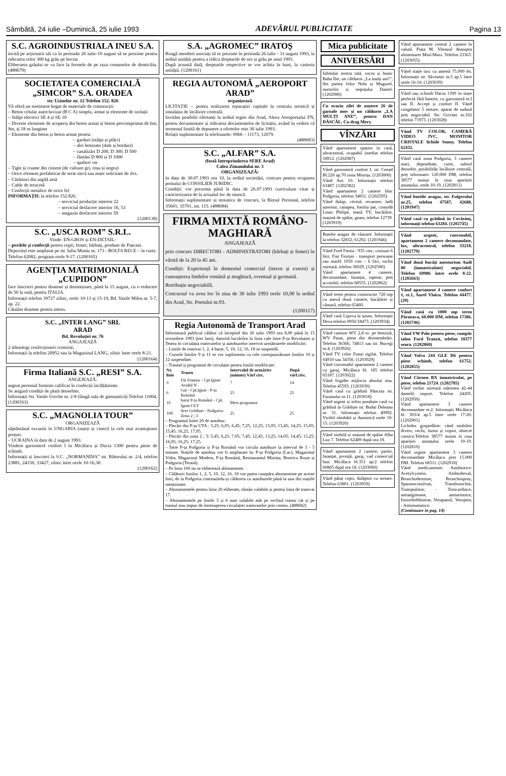Sâmbătă, 24 iulie –Duminică, 25 iulie 1993 ADEVĂRUL PUBLICITATE Pagina 13
S.C. AGROINDUSTRIALA INEU S.A.
invită pe acționarii săi ca în perioada 26 iulie-10 august să se prezinte pentru ridicarea celor 300 kg grâu pe hectar.
Eliberarea grâului se va face la fermele de pe raza comunelor de domiciliu. (488679)
SOCIETATEA COMERCIALĂ „SIMCOR” S.A. ORADEA
str. Uzinelor nr. 12 Telefon 152. 826
Vă oferă un sortiment bogat de materiale de construcții:
– Beton celular autoclavizat (B C A) simplu, armat și elemente de izolații
– Stâlpi electrici SE 4 și SE 10
– Diverse elemente de acoperiș din beton armat și beton precomprimat de 6m, 9m, și 18 m lungime
– Elemente din beton și beton armat pentru:
– garduri (stâlpi și plăci)
– alei betonate (dale și borduri)
– canalizări D 200, D 300, D 500
– fântâni D 800 și D 1000
– spalieri vie
– Țigle și coame din ciment (de culoare gri, roșu și negru)
– Orice element prefabricat de serie mică sau mare solicitate de dvs.
– Cărămizi din argilă arsă
– Cahle de teracotă
– Confecții metalice de orice fel
INFORMAȚII: la telefon 152.826.
– serviciul producție interior 22
– serviciul desfacere interior 16, 53
– magazin desfacere interior 59
(1200138)
S.C. „USCA ROM” S.R.L.
Vinde: EN-GROS și EN-DETAIL:
– perdele și confecții pentru copii, femei, bărbați, produse de Pașcani.
Depozitul este amplasat pe str. Iuliu Maniu nr. 173 - BOLTA RECE – în curte.
Telefon 62082, program orele 9-17. (1200165)
AGENȚIA MATRIMONIALĂ „CUPIDON”
face înscrieri pentru doamne și domnișoare, până la 15 august, cu o reducere de 50 la sută, pentru ITALIA.
Informații telefon 39727 zilnic, orele 10-13 și 15-19, Bd. Vasile Milea nr. 5-7, ap. 22.
Căutăm doamne pentru intern.
S.C. „INTER LANG” SRL
ARAD
Bd. Revoluției nr. 76
ANGAJEAZĂ
2 tehnologi confecționeri croitorie,
Informații la telefon 20952 sau la Magazinul LANG, zilnic între orele 8-21.
(1200164)
Firma Italiană S.C. „RESI” S.A.
ANGEJEAZĂ:
urgent personal feminin calificat în confecții încălțăminte.
Se asigură condiții de plată deosebite.
Informații Str. Vasile Ureche nr. 2-8 (lângă sala de gimnastică) Telefon 11004. (1200163)
S.C. „MAGNOLIA TOUR”
ORGANIZEAZĂ
săptămânal excursii în UNGARIA (marți și vineri) la cele mai avantajoase prețuri.
– UCRAINA în data de 2 august 1993.
Vindem garsonieră confort I în Micălaca și Dacia 1300 pentru piese de schimb.
Informații și înscrieri la S.C. „NORMANDIA” str. Bihorului nr. 2/4, telefon 23881, 24150, 33427, zilnic între orele 10-16,30.
(1200162)
S.A. „AGROMEC” IRATOȘ
Roagă membrii asociați să se prezinte în perioada 26 iulie - 31 august 1993, la sediul unității pentru a ridica drepturile de orz și grâu pe anul 1993.
După această dată, drepturile respective se vor achita în bani, la casieria unității. (1200161)
REGIA AUTONOMĂ „AEROPORT ARAD”
organizează
LICITAȚIE – pentru realizarea reparației capitale la centrala termică și instalația de încălzire centrală.
Invităm posibilii ofertanți la sediul regiei din Arad, Aleea Aeroportului FN, pentru documentare și ridicarea documentelor de licitație, având în vedere că termenul limită de depunere a ofertelor este 30 iulie 1993.
Relații suplimentare la telefoanele: 0966 – 11173, 12079.
(488683)
S.C. „ALFAR” S.A.
(fostă Intreprinderea SERE Arad)
Calea Zimandului nr. 3
ORGANIZEAZĂ:
în data de 30.07.1993 ora 10, la sediul societății, concurs pentru ocuparea postului de CONSILIER JURIDIC.
Condiții: vor prezenta până la data de 26.07.1993 curriculum vitae și caracterizarea de la actualul loc de muncă.
Informații suplimentare și tematica de concurs, la Biroul Personal, telefon 35601, 35701, int. 115. (488684)
FIRMA MIXTĂ ROMÂNO-MAGHIARĂ
ANGAJEAZĂ
prin concurs DIRECTORI - ADMINISTRATORI (bărbați și femei) în vârstă de la 20 la 45 ani.
Condiții: Experiență în domeniul comercial (intern și extern) și cunoașterea limbilor română și maghiară, eventual și germană.
Retribuție negociabilă.
Concursul va avea loc în ziua de 30 iulie 1993 orele 10,00 la sediul din Arad, Str. Poetului nr.93.
(1200117)
Regia Autonomă de Transport Arad
Informează publicul călător că începînd din 26 iulie 1993 ora 8,00 până în 15 octombrie 1993 (trei luni), datorită lucrărilor la linia cale între P-ța Revoluției și Teatru în circulația tramvaielor și autobuzelor intervin următoarele modificări:
– Liniile de tramvai 1, 2, 4 barat, 5, 10, 12, 16, 18 se suspendă.
– Cursele liniilor 9 și 11 se vor suplimenta cu cele corespunzătoare liniilor 10 și 12 suspendate.
– Traseul și programul de circulație pentru liniile modificate:
| Nr. linie | Traseu | Intervalul de urmărire (minute) Vârf circ. | După vârf.circ. |
| --- | --- | --- | --- |
| 3 | Făt Frumos - Cpt.Ignat-Aradul N | 7 | 14 |
| 6 | Gai - Cpt.Ignat - P-ța Română | 25 | 25 |
| 16 | barat P-ța Română - Cpt. Ignat-CET | Mers programat | |
| 160 | Sere Grădiște - Podgoria-Zona 2 ; 3 | 25 | 25 |
– Programul liniei 20 de autobuz:
– Plecări din P-ța UTA : 5,25; 6,05; 6,45; 7,25; 12,25; 13,05; 13,45; 14,25; 15,05; 15,45; 16,25; 17,05.
– Plecări din zona 2 ; 3: 5,45; 6,25; 7,05; 7,45; 12,45; 13,25; 14,05; 14,45; 15,25; 16,05; 16,25; 17,25.
– Între P-ța Podgoria și P-ța Română vor circula autobuze la interval de 3 - 5 minute. Stațiile de autobuz vor fi amplasate la: P-ța Podgoria (Lac), Magazinul Vidra, Magazinul Modern, P-ța Română, Restaurantul Miorița, Biserica Roșie și Podgoria (Terasă).
– Pe linia 160 nu se eliberează abonamente.
– Călătorii liniilor 1, 2, 5, 10, 12, 16, 18 vor putea cumpăra abonamente pe aceste linii, de la Podgoria continuîndu-și călătoria cu autobuzele până la una din stațiile menționate.
– Abonamentele pentru linia 20 eliberate, rămân valabile și pentru linia de tramvai 17.
– Abonamentele pe liniile 3 și 6 sunt valabile atât pe vechiul traseu cât și pe traseul nou impus de întreruperea circulației tramvaielor prin centru. (488682)
Mica publicitate
ANIVERSĂRI
Iubitului nostru tată, socru și bunic Baba Ilie, un călduros „La mulți ani!”, din partea fiilor Nelu și Mugurel, nurorilor și nepoțului Daniel. (1202986)
Cu ocazia zilei de naștere 26 de garoafe mov și un călduros „LA MULȚI ANI!”, pentru DAN DĂSCĂL. Cu drag Mery.
VÎNZĂRI
Vând apartament spațios în casă, ultracentral, ocupabil imediat telefon 18912. (1202987)
Vând garsonieră confort I, str. Cenad Bl.226 ap.70 zona Miorița. (1203000)
Vând Aro 10. Informații telefon 63487. (1202382)
Vând apartament 2 camere bloc Podgoria, telefon 34651. (1202595)
Vând dulap, vitrină, recamier, ladă așternut, canapea, fotoliu pat, comodă Louis Philipe, masă TV, bucătărie, mașină de spălat, geam, telefon 12739. (1203919)
Butelie aragaz de vânzare. Informații la telefon 32832; 61292. (1201946)
Vând Ford Fiesta - 935 cmc, consum 6 litri, Fiat Fiorino - transport persoane sau marfă 1050 cmc - 6 litri, rochii mireasă, telefon 36029. (1202580)
Vând apartament 4 camere, decomandate, faianțat, tapetat, preț accesibil, telefon 68555. (1202862)
Vând teren pentru construcție 720 mp cu anexă două camere, bucătărie și cămară, telefon 65460.
Vând casă Lipova la șosea. Informații Deva telefon 0956/18473. (1203934)
Vând camion WV 2,8 to. pe benzină, WV Pasat, piese din dezmembrări. Telefon 36366, 74813 sau str. Bucegi nr.4. (1203926)
Vând TV color Funai sigilat. Telefon 64910 sau 34356. (1203029)
Vând convenabil apartament 2 camere cu garaj, Micălaca bl. 185 telefon 65187. (1203022)
Vând frigider mijlociu absolut nou. Telefon 45593. (1203030)
Vând casă cu grădină Pâncota str. Fazanului nr.11. (1203018)
Vând urgent și ieftin jumătate casă cu grădină în Grădiște str. Budai Deleanu nr. 31. Informații telefon 40992. Vizibil sâmbătă și duminică orele 10-15. (1203920)
Vând mobilă și mașină de spălat Alba Lux 7. Telefon 62489 după ora 18.
Vând apartament 2 camere, parter, faianțat, pivniță, garaj, vad comercial bun. Micălaca bl.351 ap.2 telefon 60865 după ora 18. (1203060)
Vând pătuț copii, dulăpior cu sertare. Telefon 63801. (1203059)
Vând apartament central 2 camere în valută. Piața M. Viteazul deasupra alimentarei Mini-Maxi. Telefon 23363. (1203055)
Vând stație taxi cu antenă 75.000 lei. Informații str. Săvinești nr.5 ap.5 între orele 16-18. (1203039)
Vând sau schimb Dacia 1300 în stare perfectă fără baterie, cu garsonieră et.I sau II. Accept și confort II. Vând congelator 5 sertare, aparat de sudură preț negociabil. Str. Griviței nr.102 telefon 71973. (1203028)
Vând TV COLOR, CAMERĂ VIDEO JVC, MONITOR CRISTALE lichide Sonny. Telefon 62432.
Vând casă zona Podgoria, 3 camere mari, dependințe, curte, subsol deosebit, posibilități încălzire centrală, preț informativ 120.000 DM, telefon 38577 numai în ziua apariției anunțului, orele 10-19. (1202811)
Vând butelie aragaz, str. Fulgerului nr.25, telefon 47587, 42688. (1201947)
Vând casă cu grădină în Covăsânț, informații telefon 63284. (1202745)
Vând urgent, convenabil, apartament 2 camere decomandate, lux, ultracentral, telefon 33218. (1202779)
Vând două bucăți autoturism Audi 80 (înmatriculate) negociabil. Telefon 69986 între orele 8-22. (1202663)
Vând apartament 4 camere confort 1, et.1, Aurel Vlaicu. Telefon 44477. (20)
Vând casă cu 1000 mp teren Pârneava, 60.000 DM, telefon 17386. (1202746)
Vând VW Polo pentru piese, cumpăr talon Ford Tranzit, telefon 18377 seara. (1202860)
Vând Volvo 244 GLE D6 pentru piese schimb, telefon 61752. (1202855)
Vând Citroen BX înmatriculat, pe piese, telefon 21724. (1202785)
Vând rochie mireasă mărimea 42-44 dantelă import. Telefon 24205. (1202950)
Vând apartament 3 camere decomandate et.2. Informații Micălaca bl. 303/4 ap.5 între orele 17-20. (1202901)
Lichidez gospodărie: vând mobilier divers, vechi, furnir și vopsit, obiecte casnice.Telefon 38577 numai în ziua apariției anunțului orele 10-19. (1202810)
Vând urgent apartament 3 camere decomandate Micălaca preț 15.000 DM. Telefon 68311. (1202918)
Vând medicamente: Antibiotice: Acetylcystein, Ambrohexal, Bronchodermine, Bronchospray, Spasmocosolvan, Transbronchin, Transpulmin; - Tonicardiace, antianginoase, antiaritmice, Isosorbiddinitrat, Verapamil, Veroptin; - Antireumatice:
(Continuare în pag. 14)